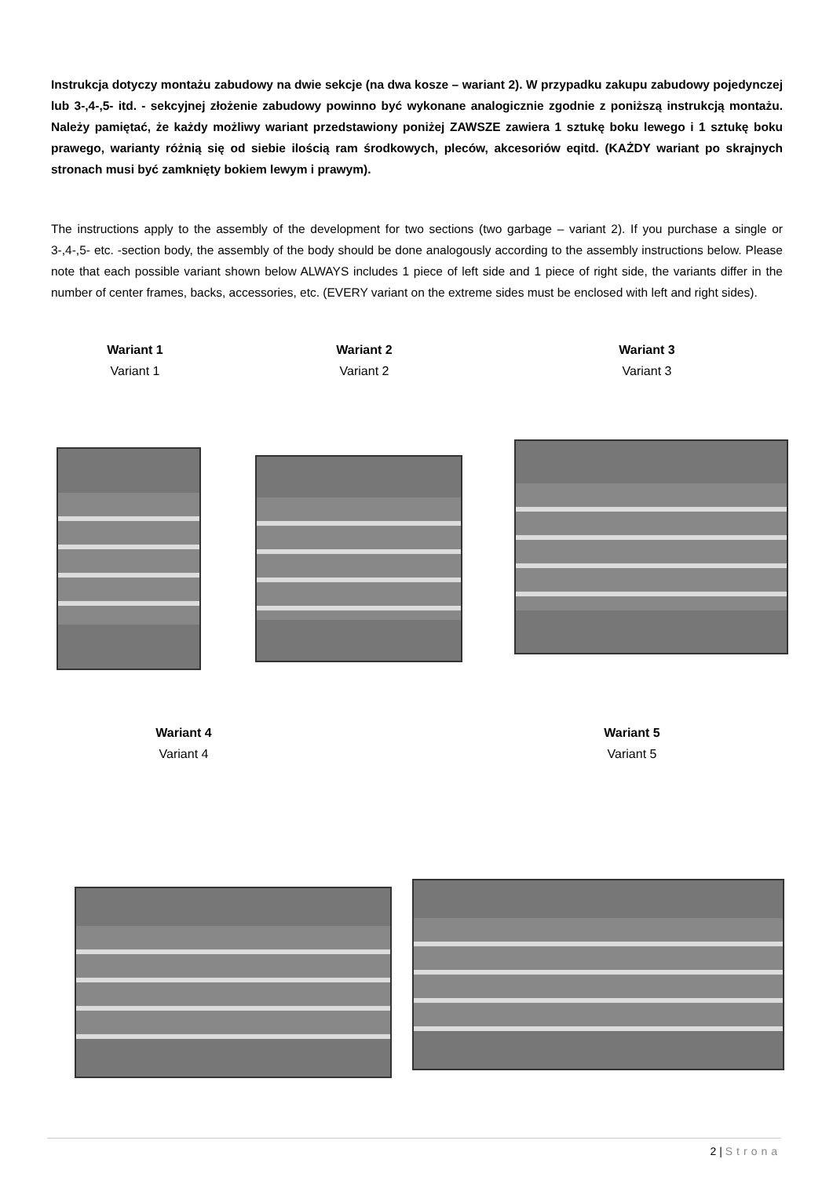Instrukcja dotyczy montażu zabudowy na dwie sekcje (na dwa kosze – wariant 2). W przypadku zakupu zabudowy pojedynczej lub 3-,4-,5- itd. - sekcyjnej złożenie zabudowy powinno być wykonane analogicznie zgodnie z poniższą instrukcją montażu. Należy pamiętać, że każdy możliwy wariant przedstawiony poniżej ZAWSZE zawiera 1 sztukę boku lewego i 1 sztukę boku prawego, warianty różnią się od siebie ilością ram środkowych, pleców, akcesoriów eqitd. (KAŻDY wariant po skrajnych stronach musi być zamknięty bokiem lewym i prawym).
The instructions apply to the assembly of the development for two sections (two garbage – variant 2). If you purchase a single or 3-,4-,5- etc. -section body, the assembly of the body should be done analogously according to the assembly instructions below. Please note that each possible variant shown below ALWAYS includes 1 piece of left side and 1 piece of right side, the variants differ in the number of center frames, backs, accessories, etc. (EVERY variant on the extreme sides must be enclosed with left and right sides).
Wariant 1
Variant 1
Wariant 2
Variant 2
Wariant 3
Variant 3
Wariant 4
Variant 4
Wariant 5
Variant 5
2 | Strona